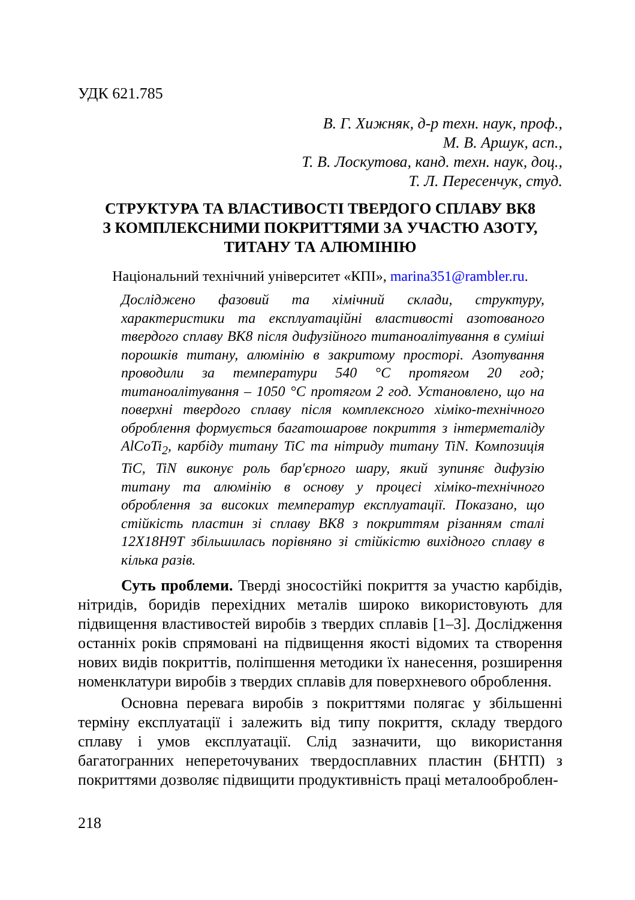УДК 621.785
В. Г. Хижняк, д-р техн. наук, проф.,
М. В. Аршук, асп.,
Т. В. Лоскутова, канд. техн. наук, доц.,
Т. Л. Пересенчук, студ.
СТРУКТУРА ТА ВЛАСТИВОСТІ ТВЕРДОГО СПЛАВУ ВК8
З КОМПЛЕКСНИМИ ПОКРИТТЯМИ ЗА УЧАСТЮ АЗОТУ,
ТИТАНУ ТА АЛЮМІНІЮ
Національний технічний університет «КПІ», marina351@rambler.ru.
Досліджено фазовий та хімічний склади, структуру, характеристики та експлуатаційні властивості азотованого твердого сплаву ВК8 після дифузійного титаноалітування в суміші порошків титану, алюмінію в закритому просторі. Азотування проводили за температури 540 °С протягом 20 год; титаноалітування – 1050 °С протягом 2 год. Установлено, що на поверхні твердого сплаву після комплексного хіміко-технічного оброблення формується багатошарове покриття з інтерметаліду AlCoTi<sub>2</sub>, карбіду титану TiC та нітриду титану TiN. Композиція TiC, TiN виконує роль бар'єрного шару, який зупиняє дифузію титану та алюмінію в основу у процесі хіміко-технічного оброблення за високих температур експлуатації. Показано, що стійкість пластин зі сплаву ВК8 з покриттям різанням сталі 12Х18Н9Т збільшилась порівняно зі стійкістю вихідного сплаву в кілька разів.
Суть проблеми. Тверді зносостійкі покриття за участю карбідів, нітридів, боридів перехідних металів широко використовують для підвищення властивостей виробів з твердих сплавів [1–3]. Дослідження останніх років спрямовані на підвищення якості відомих та створення нових видів покриттів, поліпшення методики їх нанесення, розширення номенклатури виробів з твердих сплавів для поверхневого оброблення.
Основна перевага виробів з покриттями полягає у збільшенні терміну експлуатації і залежить від типу покриття, складу твердого сплаву і умов експлуатації. Слід зазначити, що використання багатогранних непереточуваних твердосплавних пластин (БНТП) з покриттями дозволяє підвищити продуктивність праці металооброблен-
218